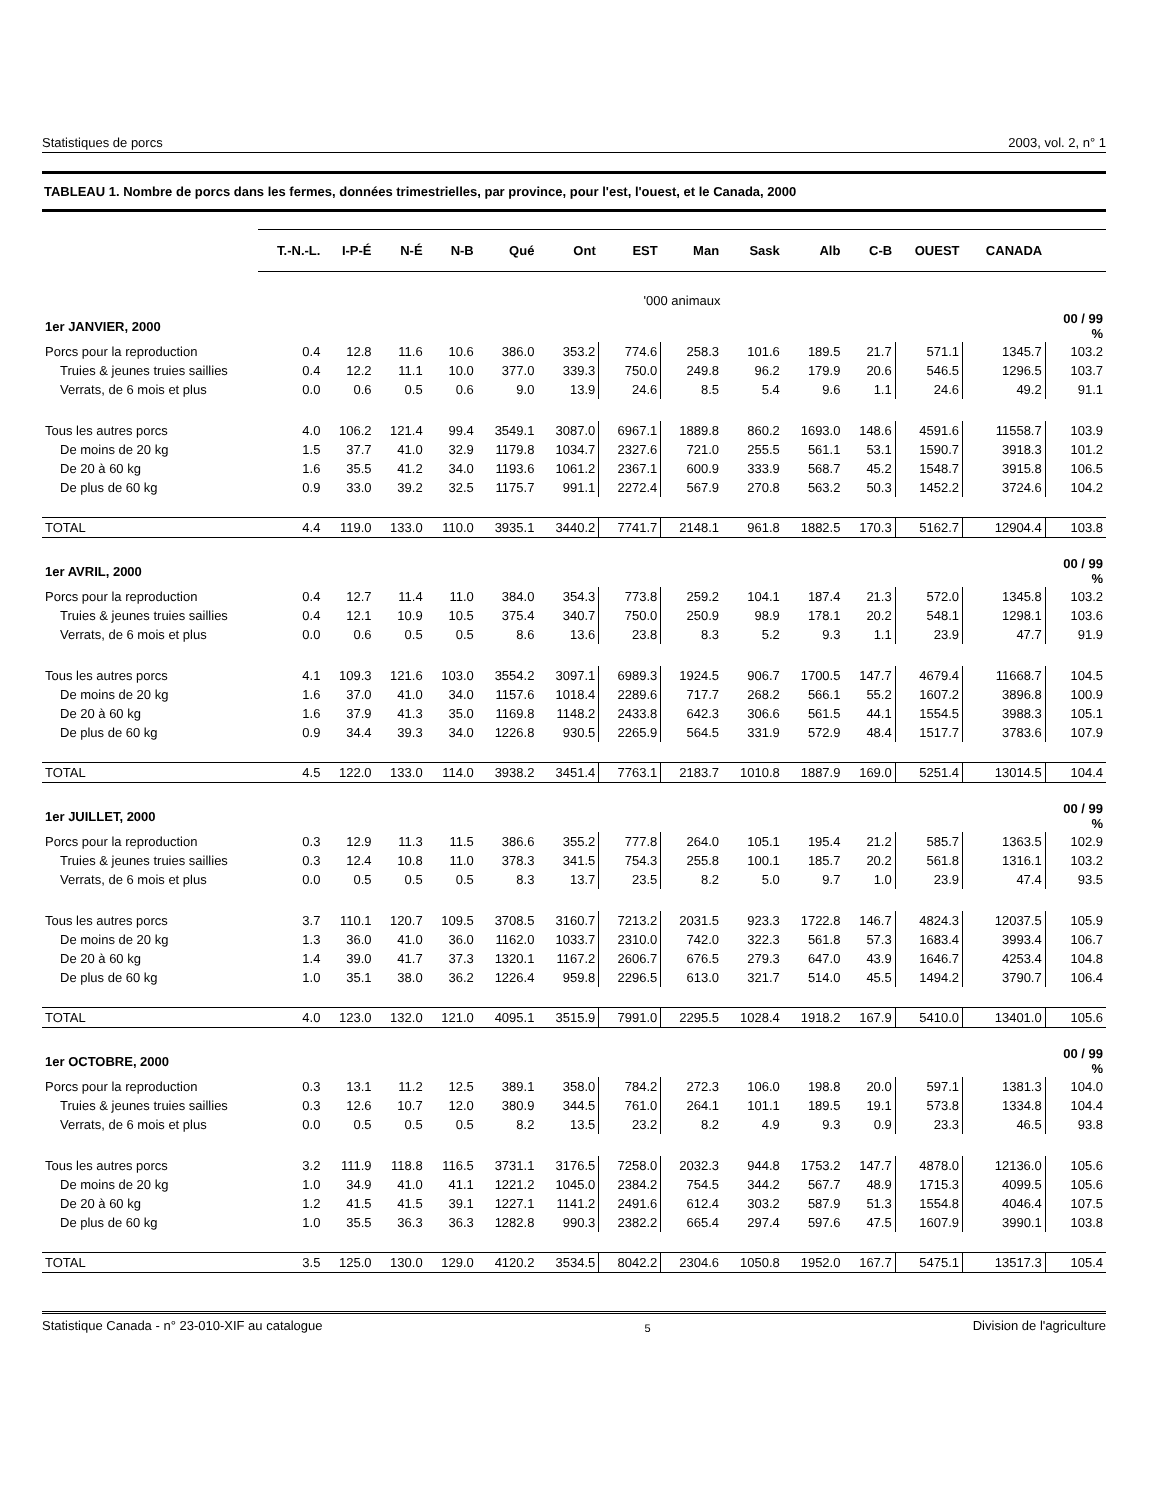Statistiques de porcs 2003, vol. 2, n° 1
TABLEAU 1. Nombre de porcs dans les fermes, données trimestrielles, par province, pour l'est, l'ouest, et le Canada, 2000
| | T.-N.-L. | I-P-É | N-É | N-B | Qué | Ont | EST | Man | Sask | Alb | C-B | OUEST | CANADA | |
| --- | --- | --- | --- | --- | --- | --- | --- | --- | --- | --- | --- | --- | --- | --- |
| | '000 animaux | | | | | | | | | | | | | |
| 1er JANVIER, 2000 | | | | | | | | | | | | | | 00 / 99 % |
| Porcs pour la reproduction | 0.4 | 12.8 | 11.6 | 10.6 | 386.0 | 353.2 | 774.6 | 258.3 | 101.6 | 189.5 | 21.7 | 571.1 | 1345.7 | 103.2 |
| Truies & jeunes truies saillies | 0.4 | 12.2 | 11.1 | 10.0 | 377.0 | 339.3 | 750.0 | 249.8 | 96.2 | 179.9 | 20.6 | 546.5 | 1296.5 | 103.7 |
| Verrats, de 6 mois et plus | 0.0 | 0.6 | 0.5 | 0.6 | 9.0 | 13.9 | 24.6 | 8.5 | 5.4 | 9.6 | 1.1 | 24.6 | 49.2 | 91.1 |
| Tous les autres porcs | 4.0 | 106.2 | 121.4 | 99.4 | 3549.1 | 3087.0 | 6967.1 | 1889.8 | 860.2 | 1693.0 | 148.6 | 4591.6 | 11558.7 | 103.9 |
| De moins de 20 kg | 1.5 | 37.7 | 41.0 | 32.9 | 1179.8 | 1034.7 | 2327.6 | 721.0 | 255.5 | 561.1 | 53.1 | 1590.7 | 3918.3 | 101.2 |
| De 20 à 60 kg | 1.6 | 35.5 | 41.2 | 34.0 | 1193.6 | 1061.2 | 2367.1 | 600.9 | 333.9 | 568.7 | 45.2 | 1548.7 | 3915.8 | 106.5 |
| De plus de 60 kg | 0.9 | 33.0 | 39.2 | 32.5 | 1175.7 | 991.1 | 2272.4 | 567.9 | 270.8 | 563.2 | 50.3 | 1452.2 | 3724.6 | 104.2 |
| TOTAL | 4.4 | 119.0 | 133.0 | 110.0 | 3935.1 | 3440.2 | 7741.7 | 2148.1 | 961.8 | 1882.5 | 170.3 | 5162.7 | 12904.4 | 103.8 |
| 1er AVRIL, 2000 | | | | | | | | | | | | | | 00 / 99 % |
| Porcs pour la reproduction | 0.4 | 12.7 | 11.4 | 11.0 | 384.0 | 354.3 | 773.8 | 259.2 | 104.1 | 187.4 | 21.3 | 572.0 | 1345.8 | 103.2 |
| Truies & jeunes truies saillies | 0.4 | 12.1 | 10.9 | 10.5 | 375.4 | 340.7 | 750.0 | 250.9 | 98.9 | 178.1 | 20.2 | 548.1 | 1298.1 | 103.6 |
| Verrats, de 6 mois et plus | 0.0 | 0.6 | 0.5 | 0.5 | 8.6 | 13.6 | 23.8 | 8.3 | 5.2 | 9.3 | 1.1 | 23.9 | 47.7 | 91.9 |
| Tous les autres porcs | 4.1 | 109.3 | 121.6 | 103.0 | 3554.2 | 3097.1 | 6989.3 | 1924.5 | 906.7 | 1700.5 | 147.7 | 4679.4 | 11668.7 | 104.5 |
| De moins de 20 kg | 1.6 | 37.0 | 41.0 | 34.0 | 1157.6 | 1018.4 | 2289.6 | 717.7 | 268.2 | 566.1 | 55.2 | 1607.2 | 3896.8 | 100.9 |
| De 20 à 60 kg | 1.6 | 37.9 | 41.3 | 35.0 | 1169.8 | 1148.2 | 2433.8 | 642.3 | 306.6 | 561.5 | 44.1 | 1554.5 | 3988.3 | 105.1 |
| De plus de 60 kg | 0.9 | 34.4 | 39.3 | 34.0 | 1226.8 | 930.5 | 2265.9 | 564.5 | 331.9 | 572.9 | 48.4 | 1517.7 | 3783.6 | 107.9 |
| TOTAL | 4.5 | 122.0 | 133.0 | 114.0 | 3938.2 | 3451.4 | 7763.1 | 2183.7 | 1010.8 | 1887.9 | 169.0 | 5251.4 | 13014.5 | 104.4 |
| 1er JUILLET, 2000 | | | | | | | | | | | | | | 00 / 99 % |
| Porcs pour la reproduction | 0.3 | 12.9 | 11.3 | 11.5 | 386.6 | 355.2 | 777.8 | 264.0 | 105.1 | 195.4 | 21.2 | 585.7 | 1363.5 | 102.9 |
| Truies & jeunes truies saillies | 0.3 | 12.4 | 10.8 | 11.0 | 378.3 | 341.5 | 754.3 | 255.8 | 100.1 | 185.7 | 20.2 | 561.8 | 1316.1 | 103.2 |
| Verrats, de 6 mois et plus | 0.0 | 0.5 | 0.5 | 0.5 | 8.3 | 13.7 | 23.5 | 8.2 | 5.0 | 9.7 | 1.0 | 23.9 | 47.4 | 93.5 |
| Tous les autres porcs | 3.7 | 110.1 | 120.7 | 109.5 | 3708.5 | 3160.7 | 7213.2 | 2031.5 | 923.3 | 1722.8 | 146.7 | 4824.3 | 12037.5 | 105.9 |
| De moins de 20 kg | 1.3 | 36.0 | 41.0 | 36.0 | 1162.0 | 1033.7 | 2310.0 | 742.0 | 322.3 | 561.8 | 57.3 | 1683.4 | 3993.4 | 106.7 |
| De 20 à 60 kg | 1.4 | 39.0 | 41.7 | 37.3 | 1320.1 | 1167.2 | 2606.7 | 676.5 | 279.3 | 647.0 | 43.9 | 1646.7 | 4253.4 | 104.8 |
| De plus de 60 kg | 1.0 | 35.1 | 38.0 | 36.2 | 1226.4 | 959.8 | 2296.5 | 613.0 | 321.7 | 514.0 | 45.5 | 1494.2 | 3790.7 | 106.4 |
| TOTAL | 4.0 | 123.0 | 132.0 | 121.0 | 4095.1 | 3515.9 | 7991.0 | 2295.5 | 1028.4 | 1918.2 | 167.9 | 5410.0 | 13401.0 | 105.6 |
| 1er OCTOBRE, 2000 | | | | | | | | | | | | | | 00 / 99 % |
| Porcs pour la reproduction | 0.3 | 13.1 | 11.2 | 12.5 | 389.1 | 358.0 | 784.2 | 272.3 | 106.0 | 198.8 | 20.0 | 597.1 | 1381.3 | 104.0 |
| Truies & jeunes truies saillies | 0.3 | 12.6 | 10.7 | 12.0 | 380.9 | 344.5 | 761.0 | 264.1 | 101.1 | 189.5 | 19.1 | 573.8 | 1334.8 | 104.4 |
| Verrats, de 6 mois et plus | 0.0 | 0.5 | 0.5 | 0.5 | 8.2 | 13.5 | 23.2 | 8.2 | 4.9 | 9.3 | 0.9 | 23.3 | 46.5 | 93.8 |
| Tous les autres porcs | 3.2 | 111.9 | 118.8 | 116.5 | 3731.1 | 3176.5 | 7258.0 | 2032.3 | 944.8 | 1753.2 | 147.7 | 4878.0 | 12136.0 | 105.6 |
| De moins de 20 kg | 1.0 | 34.9 | 41.0 | 41.1 | 1221.2 | 1045.0 | 2384.2 | 754.5 | 344.2 | 567.7 | 48.9 | 1715.3 | 4099.5 | 105.6 |
| De 20 à 60 kg | 1.2 | 41.5 | 41.5 | 39.1 | 1227.1 | 1141.2 | 2491.6 | 612.4 | 303.2 | 587.9 | 51.3 | 1554.8 | 4046.4 | 107.5 |
| De plus de 60 kg | 1.0 | 35.5 | 36.3 | 36.3 | 1282.8 | 990.3 | 2382.2 | 665.4 | 297.4 | 597.6 | 47.5 | 1607.9 | 3990.1 | 103.8 |
| TOTAL | 3.5 | 125.0 | 130.0 | 129.0 | 4120.2 | 3534.5 | 8042.2 | 2304.6 | 1050.8 | 1952.0 | 167.7 | 5475.1 | 13517.3 | 105.4 |
Statistique Canada - n° 23-010-XIF au catalogue 5 Division de l'agriculture